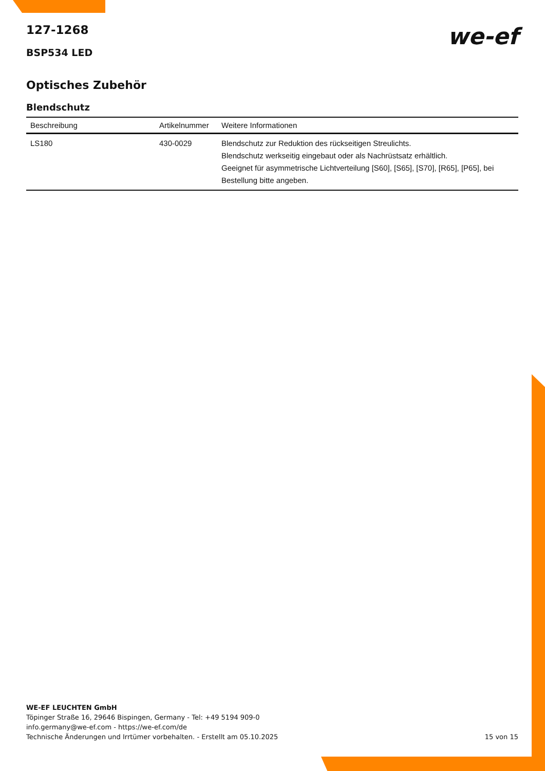we-ef
127-1268
BSP534 LED
Optisches Zubehör
Blendschutz
| Beschreibung | Artikelnummer | Weitere Informationen |
| --- | --- | --- |
| LS180 | 430-0029 | Blendschutz zur Reduktion des rückseitigen Streulichts. Blendschutz werkseitig eingebaut oder als Nachrüstsatz erhältlich. Geeignet für asymmetrische Lichtverteilung [S60], [S65], [S70], [R65], [P65], bei Bestellung bitte angeben. |
WE-EF LEUCHTEN GmbH
Töpinger Straße 16, 29646 Bispingen, Germany - Tel: +49 5194 909-0
info.germany@we-ef.com - https://we-ef.com/de
Technische Änderungen und Irrtümer vorbehalten. - Erstellt am 05.10.2025
15 von 15